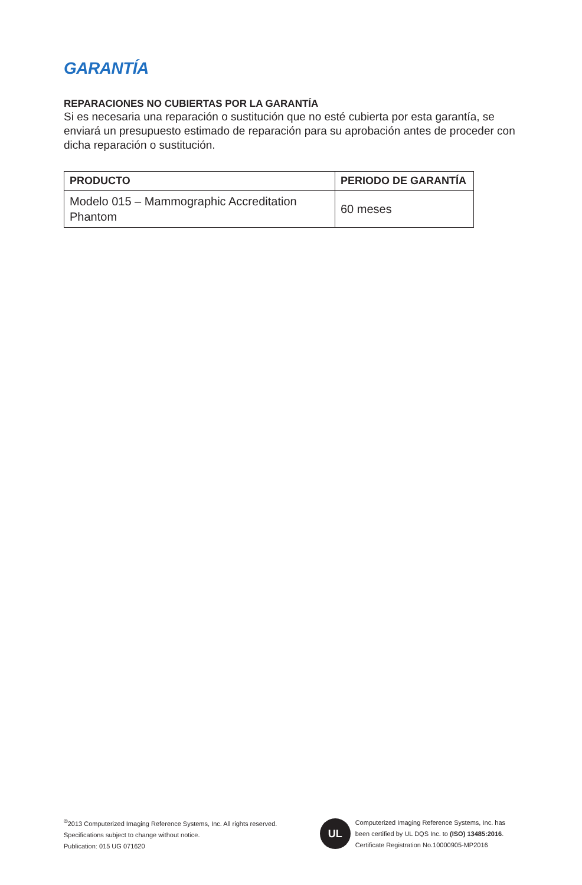GARANTÍA
REPARACIONES NO CUBIERTAS POR LA GARANTÍA
Si es necesaria una reparación o sustitución que no esté cubierta por esta garantía, se enviará un presupuesto estimado de reparación para su aprobación antes de proceder con dicha reparación o sustitución.
| PRODUCTO | PERIODO DE GARANTÍA |
| --- | --- |
| Modelo 015 – Mammographic Accreditation Phantom | 60 meses |
<sup>©</sup>2013 Computerized Imaging Reference Systems, Inc. All rights reserved.
Specifications subject to change without notice.
Publication: 015 UG 071620
UL
Computerized Imaging Reference Systems, Inc. has
been certified by UL DQS Inc. to (ISO) 13485:2016.
Certificate Registration No.10000905-MP2016